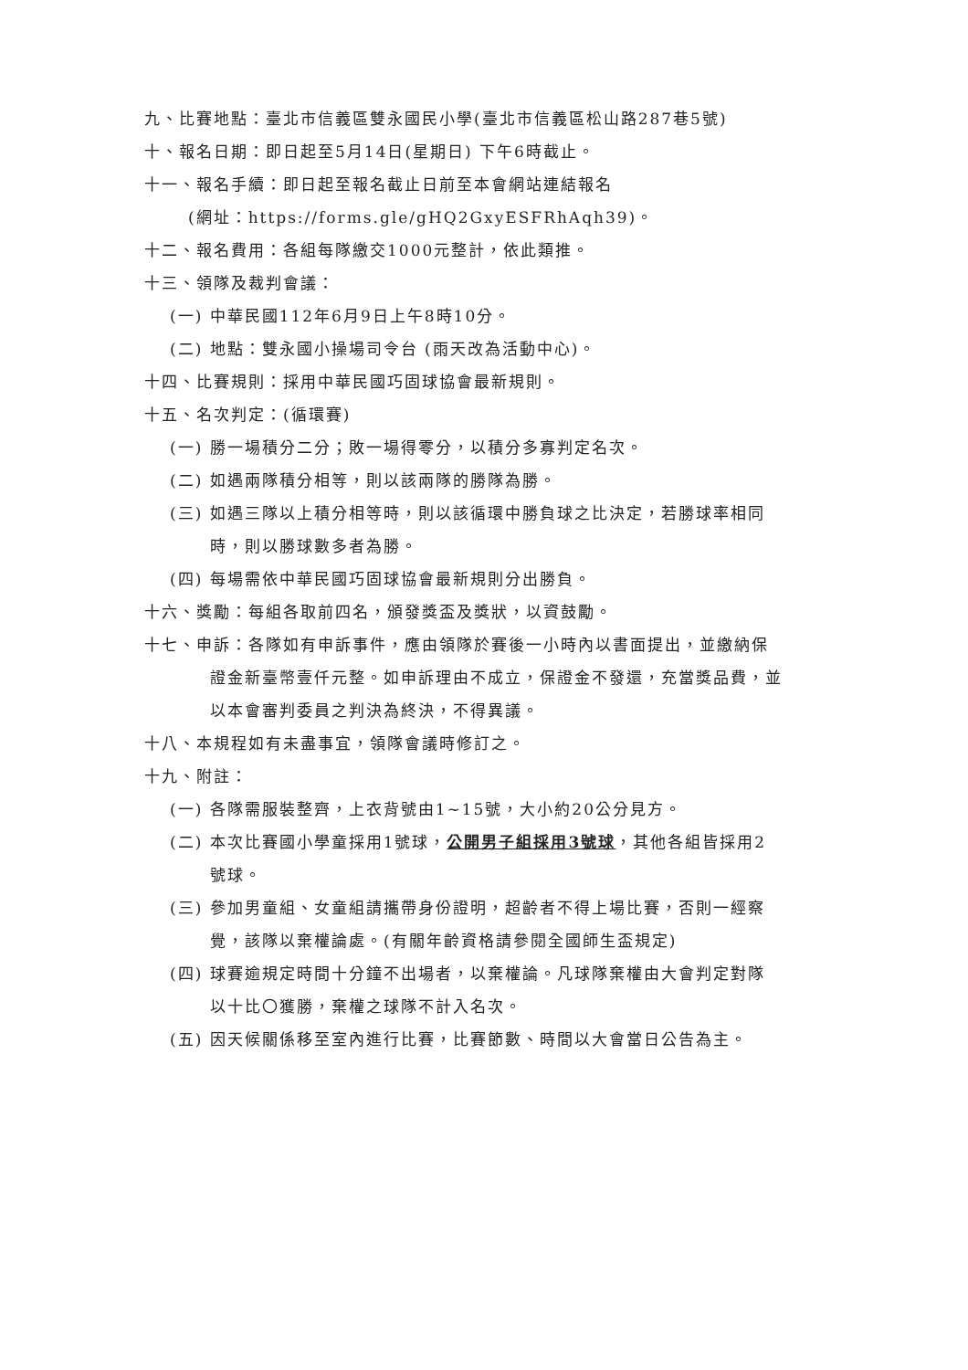九、比賽地點：臺北市信義區雙永國民小學(臺北市信義區松山路287巷5號)
十、報名日期：即日起至5月14日(星期日) 下午6時截止。
十一、報名手續：即日起至報名截止日前至本會網站連結報名
(網址：https://forms.gle/gHQ2GxyESFRhAqh39)。
十二、報名費用：各組每隊繳交1000元整計，依此類推。
十三、領隊及裁判會議：
(一) 中華民國112年6月9日上午8時10分。
(二) 地點：雙永國小操場司令台 (雨天改為活動中心)。
十四、比賽規則：採用中華民國巧固球協會最新規則。
十五、名次判定：(循環賽)
(一) 勝一場積分二分；敗一場得零分，以積分多寡判定名次。
(二) 如遇兩隊積分相等，則以該兩隊的勝隊為勝。
(三) 如遇三隊以上積分相等時，則以該循環中勝負球之比決定，若勝球率相同
時，則以勝球數多者為勝。
(四) 每場需依中華民國巧固球協會最新規則分出勝負。
十六、獎勵：每組各取前四名，頒發獎盃及獎狀，以資鼓勵。
十七、申訴：各隊如有申訴事件，應由領隊於賽後一小時內以書面提出，並繳納保
證金新臺幣壹仟元整。如申訴理由不成立，保證金不發還，充當獎品費，並
以本會審判委員之判決為終決，不得異議。
十八、本規程如有未盡事宜，領隊會議時修訂之。
十九、附註：
(一) 各隊需服裝整齊，上衣背號由1~15號，大小約20公分見方。
(二) 本次比賽國小學童採用1號球，公開男子組採用3號球，其他各組皆採用2
號球。
(三) 參加男童組、女童組請攜帶身份證明，超齡者不得上場比賽，否則一經察
覺，該隊以棄權論處。(有關年齡資格請參閱全國師生盃規定)
(四) 球賽逾規定時間十分鐘不出場者，以棄權論。凡球隊棄權由大會判定對隊
以十比〇獲勝，棄權之球隊不計入名次。
(五) 因天候關係移至室內進行比賽，比賽節數、時間以大會當日公告為主。